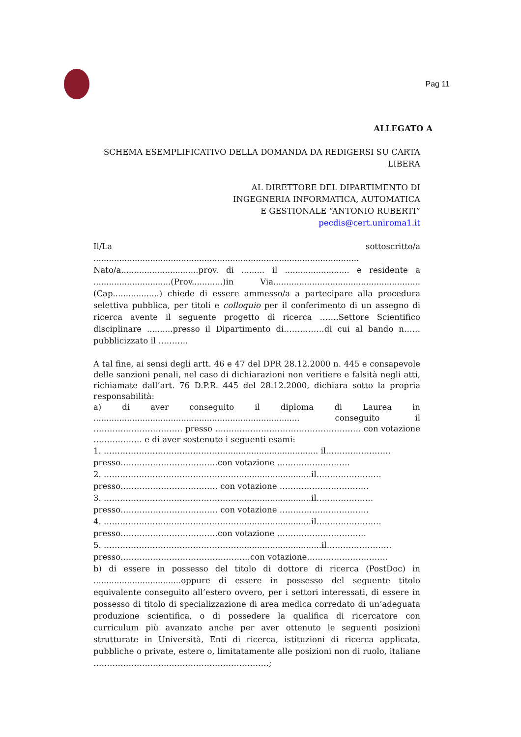Pag 11
ALLEGATO A
SCHEMA ESEMPLIFICATIVO DELLA DOMANDA DA REDIGERSI SU CARTA LIBERA
AL DIRETTORE DEL DIPARTIMENTO DI
INGEGNERIA INFORMATICA, AUTOMATICA
E GESTIONALE “ANTONIO RUBERTI”
pecdis@cert.uniroma1.it
Il/La sottoscritto/a .......................................................................................................
Nato/a..............................prov. di ......... il ......................... e residente a ..............................(Prov............)in Via.........................................................(Cap..................) chiede di essere ammesso/a a partecipare alla procedura selettiva pubblica, per titoli e colloquio per il conferimento di un assegno di ricerca avente il seguente progetto di ricerca …….Settore Scientifico disciplinare ..........presso il Dipartimento di……………di cui al bando n……pubblicizzato il ………..
A tal fine, ai sensi degli artt. 46 e 47 del DPR 28.12.2000 n. 445 e consapevole delle sanzioni penali, nel caso di dichiarazioni non veritiere e falsità negli atti, richiamate dall’art. 76 D.P.R. 445 del 28.12.2000, dichiara sotto la propria responsabilità:
a) di aver conseguito il diploma di Laurea in ................................................................................ conseguito il …………………………… presso ……………………………………………… con votazione ……………… e di aver sostenuto i seguenti esami:
1. ……………………………………….................................... il……………………
presso………………………………con votazione ………………………
2. ……………………………………………...........................il……………………
presso……………………………… con votazione ……………………………
3. ……………………………………………...........................il…………………
presso……………………………… con votazione ……………………………
4. ……………………………………………...........................il……………………
presso………………………………con votazione ……………………………
5. ……………………………………………...............................il……………………
presso…………………………………………con votazione…………………………
b) di essere in possesso del titolo di dottore di ricerca (PostDoc) in ..................................oppure di essere in possesso del seguente titolo equivalente conseguito all’estero ovvero, per i settori interessati, di essere in possesso di titolo di specializzazione di area medica corredato di un’adeguata produzione scientifica, o di possedere la qualifica di ricercatore con curriculum più avanzato anche per aver ottenuto le seguenti posizioni strutturate in Università, Enti di ricerca, istituzioni di ricerca applicata, pubbliche o private, estere o, limitatamente alle posizioni non di ruolo, italiane ………………………..………………………………;